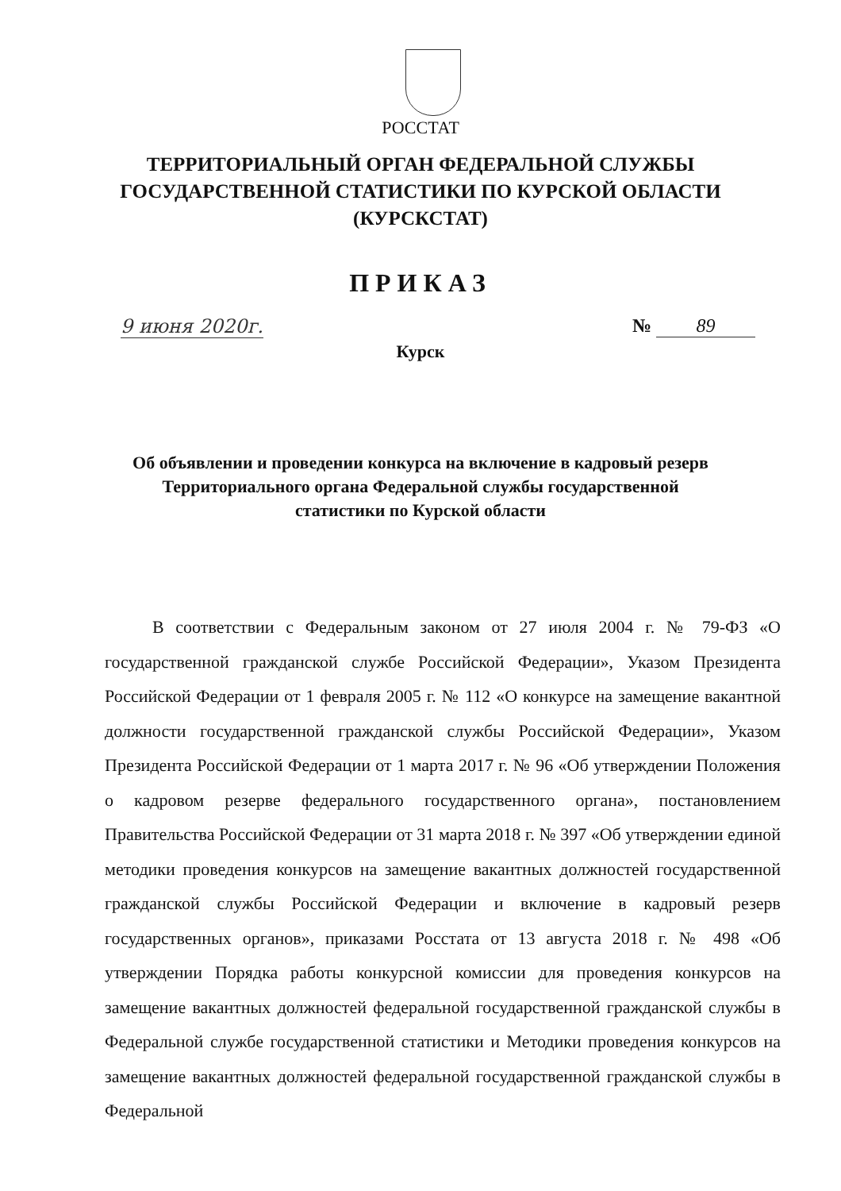РОССТАТ
ТЕРРИТОРИАЛЬНЫЙ ОРГАН ФЕДЕРАЛЬНОЙ СЛУЖБЫ
ГОСУДАРСТВЕННОЙ СТАТИСТИКИ ПО КУРСКОЙ ОБЛАСТИ
(КУРСКСТАТ)
ПРИКАЗ
9 июня 2020г.
№ 89
Курск
Об объявлении и проведении конкурса на включение в кадровый резерв
Территориального органа Федеральной службы государственной
статистики по Курской области
В соответствии с Федеральным законом от 27 июля 2004 г. № 79-ФЗ «О государственной гражданской службе Российской Федерации», Указом Президента Российской Федерации от 1 февраля 2005 г. № 112 «О конкурсе на замещение вакантной должности государственной гражданской службы Российской Федерации», Указом Президента Российской Федерации от 1 марта 2017 г. № 96 «Об утверждении Положения о кадровом резерве федерального государственного органа», постановлением Правительства Российской Федерации от 31 марта 2018 г. № 397 «Об утверждении единой методики проведения конкурсов на замещение вакантных должностей государственной гражданской службы Российской Федерации и включение в кадровый резерв государственных органов», приказами Росстата от 13 августа 2018 г. № 498 «Об утверждении Порядка работы конкурсной комиссии для проведения конкурсов на замещение вакантных должностей федеральной государственной гражданской службы в Федеральной службе государственной статистики и Методики проведения конкурсов на замещение вакантных должностей федеральной государственной гражданской службы в Федеральной